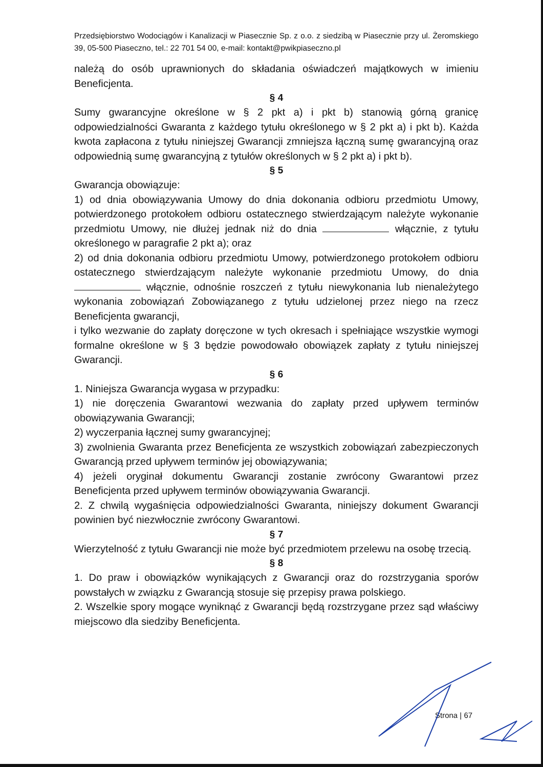Przedsiębiorstwo Wodociągów i Kanalizacji w Piasecznie Sp. z o.o. z siedzibą w Piasecznie przy ul. Żeromskiego 39, 05-500 Piaseczno, tel.: 22 701 54 00, e-mail: kontakt@pwikpiaseczno.pl
należą do osób uprawnionych do składania oświadczeń majątkowych w imieniu Beneficjenta.
§ 4
Sumy gwarancyjne określone w § 2 pkt a) i pkt b) stanowią górną granicę odpowiedzialności Gwaranta z każdego tytułu określonego w § 2 pkt a) i pkt b). Każda kwota zapłacona z tytułu niniejszej Gwarancji zmniejsza łączną sumę gwarancyjną oraz odpowiednią sumę gwarancyjną z tytułów określonych w § 2 pkt a) i pkt b).
§ 5
Gwarancja obowiązuje:
1) od dnia obowiązywania Umowy do dnia dokonania odbioru przedmiotu Umowy, potwierdzonego protokołem odbioru ostatecznego stwierdzającym należyte wykonanie przedmiotu Umowy, nie dłużej jednak niż do dnia włącznie, z tytułu określonego w paragrafie 2 pkt a); oraz
2) od dnia dokonania odbioru przedmiotu Umowy, potwierdzonego protokołem odbioru ostatecznego stwierdzającym należyte wykonanie przedmiotu Umowy, do dnia włącznie, odnośnie roszczeń z tytułu niewykonania lub nienależytego wykonania zobowiązań Zobowiązanego z tytułu udzielonej przez niego na rzecz Beneficjenta gwarancji,
i tylko wezwanie do zapłaty doręczone w tych okresach i spełniające wszystkie wymogi formalne określone w § 3 będzie powodowało obowiązek zapłaty z tytułu niniejszej Gwarancji.
§ 6
1. Niniejsza Gwarancja wygasa w przypadku:
1) nie doręczenia Gwarantowi wezwania do zapłaty przed upływem terminów obowiązywania Gwarancji;
2) wyczerpania łącznej sumy gwarancyjnej;
3) zwolnienia Gwaranta przez Beneficjenta ze wszystkich zobowiązań zabezpieczonych Gwarancją przed upływem terminów jej obowiązywania;
4) jeżeli oryginał dokumentu Gwarancji zostanie zwrócony Gwarantowi przez Beneficjenta przed upływem terminów obowiązywania Gwarancji.
2. Z chwilą wygaśnięcia odpowiedzialności Gwaranta, niniejszy dokument Gwarancji powinien być niezwłocznie zwrócony Gwarantowi.
§ 7
Wierzytelność z tytułu Gwarancji nie może być przedmiotem przelewu na osobę trzecią.
§ 8
1. Do praw i obowiązków wynikających z Gwarancji oraz do rozstrzygania sporów powstałych w związku z Gwarancją stosuje się przepisy prawa polskiego.
2. Wszelkie spory mogące wyniknąć z Gwarancji będą rozstrzygane przez sąd właściwy miejscowo dla siedziby Beneficjenta.
Strona | 67